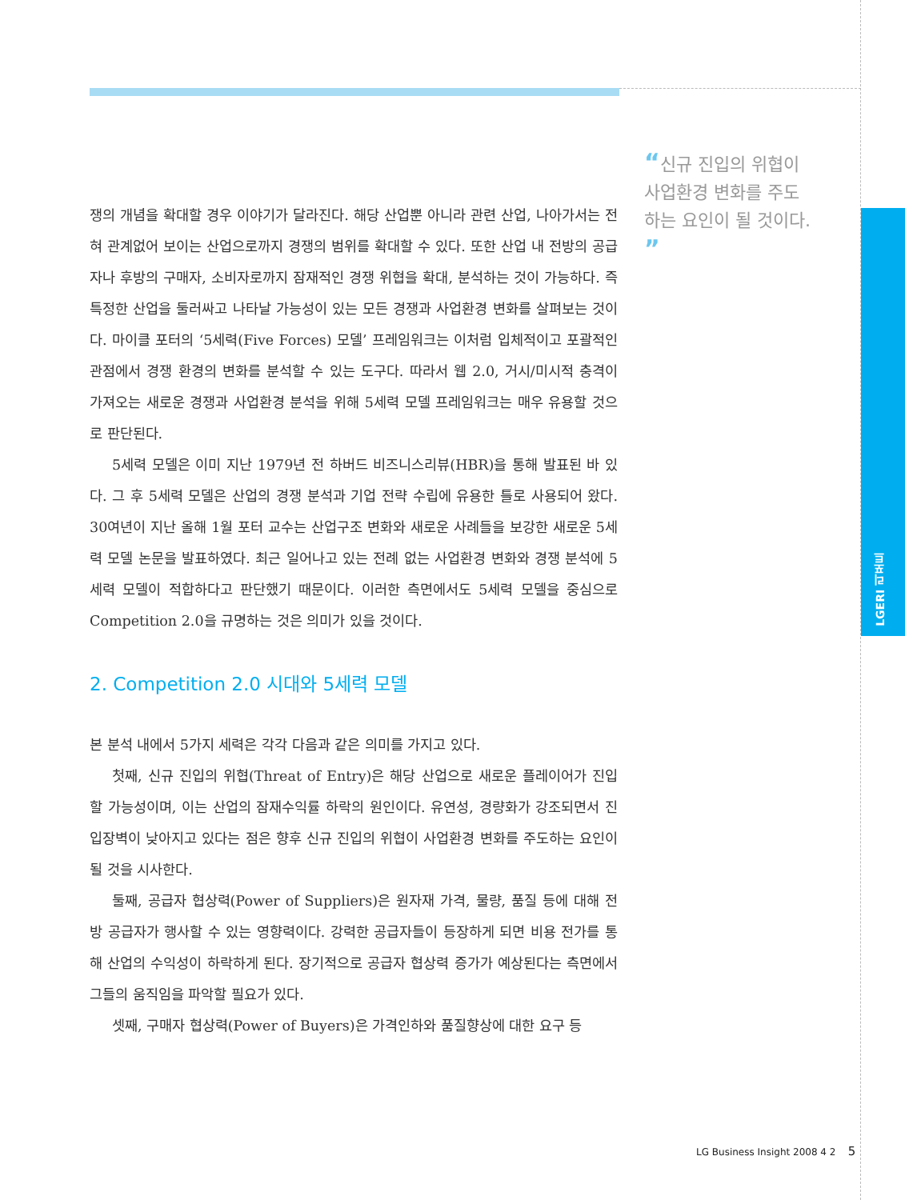“신규 진입의 위협이 사업환경 변화를 주도하는 요인이 될 것이다. ”
쟁의 개념을 확대할 경우 이야기가 달라진다. 해당 산업뿐 아니라 관련 산업, 나아가서는 전혀 관계없어 보이는 산업으로까지 경쟁의 범위를 확대할 수 있다. 또한 산업 내 전방의 공급자나 후방의 구매자, 소비자로까지 잠재적인 경쟁 위협을 확대, 분석하는 것이 가능하다. 즉 특정한 산업을 둘러싸고 나타날 가능성이 있는 모든 경쟁과 사업환경 변화를 살펴보는 것이다. 마이클 포터의 ‘5세력(Five Forces) 모델’ 프레임워크는 이처럼 입체적이고 포괄적인 관점에서 경쟁 환경의 변화를 분석할 수 있는 도구다. 따라서 웹 2.0, 거시/미시적 충격이 가져오는 새로운 경쟁과 사업환경 분석을 위해 5세력 모델 프레임워크는 매우 유용할 것으로 판단된다.
5세력 모델은 이미 지난 1979년 전 하버드 비즈니스리뷰(HBR)을 통해 발표된 바 있다. 그 후 5세력 모델은 산업의 경쟁 분석과 기업 전략 수립에 유용한 틀로 사용되어 왔다. 30여년이 지난 올해 1월 포터 교수는 산업구조 변화와 새로운 사례들을 보강한 새로운 5세력 모델 논문을 발표하였다. 최근 일어나고 있는 전례 없는 사업환경 변화와 경쟁 분석에 5세력 모델이 적합하다고 판단했기 때문이다. 이러한 측면에서도 5세력 모델을 중심으로 Competition 2.0을 규명하는 것은 의미가 있을 것이다.
2. Competition 2.0 시대와 5세력 모델
본 분석 내에서 5가지 세력은 각각 다음과 같은 의미를 가지고 있다.
첫째, 신규 진입의 위협(Threat of Entry)은 해당 산업으로 새로운 플레이어가 진입할 가능성이며, 이는 산업의 잠재수익률 하락의 원인이다. 유연성, 경량화가 강조되면서 진입장벽이 낮아지고 있다는 점은 향후 신규 진입의 위협이 사업환경 변화를 주도하는 요인이 될 것을 시사한다.
둘째, 공급자 협상력(Power of Suppliers)은 원자재 가격, 물량, 품질 등에 대해 전방 공급자가 행사할 수 있는 영향력이다. 강력한 공급자들이 등장하게 되면 비용 전가를 통해 산업의 수익성이 하락하게 된다. 장기적으로 공급자 협상력 증가가 예상된다는 측면에서 그들의 움직임을 파악할 필요가 있다.
셋째, 구매자 협상력(Power of Buyers)은 가격인하와 품질향상에 대한 요구 등
LGERI 리포트
LG Business Insight 2008 4 2 5